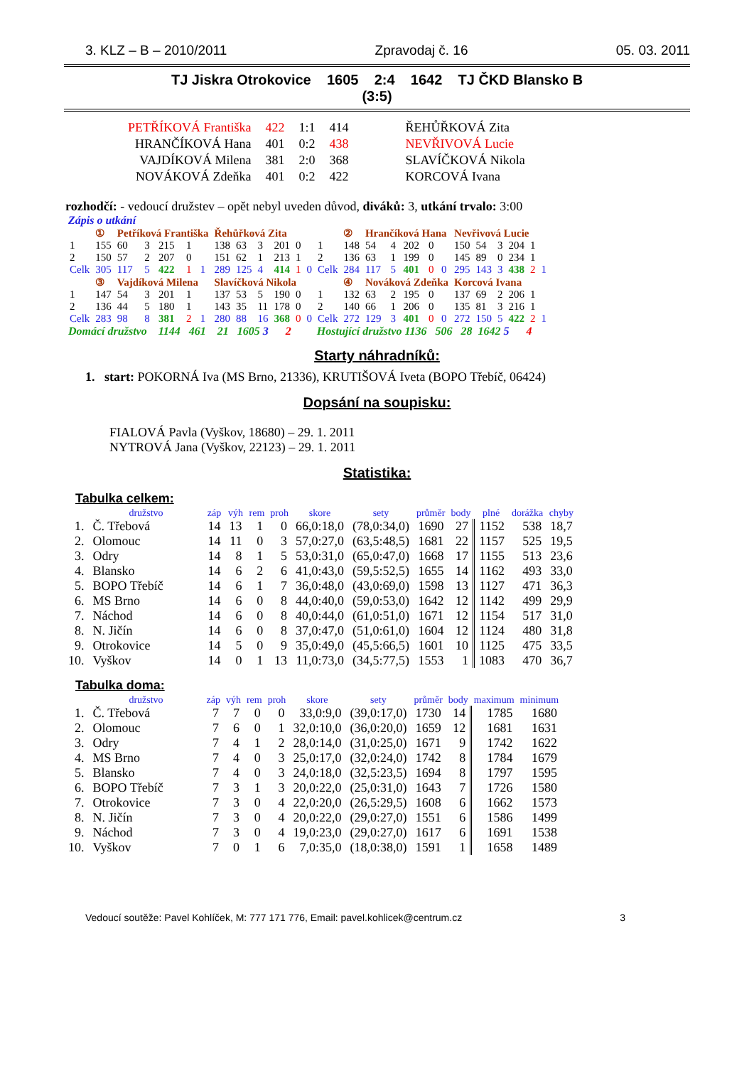3. KLZ – B – 2010/2011 Zpravodaj č. 16 05. 03. 2011
TJ Jiskra Otrokovice 1605 2:4 1642 TJ ČKD Blansko B
(3:5)
| PETŘÍKOVÁ Františka | 422 | 1:1 | 414 | ŘEHŮŘKOVÁ Zita |
| HRANČÍKOVÁ Hana | 401 | 0:2 | 438 | NEVŘIVOVÁ Lucie |
| VAJDÍKOVÁ Milena | 381 | 2:0 | 368 | SLAVÍČKOVÁ Nikola |
| NOVÁKOVÁ Zdeňka | 401 | 0:2 | 422 | KORCOVÁ Ivana |
rozhodčí: - vedoucí družstev – opět nebyl uveden důvod, diváků: 3, utkání trvalo: 3:00
Zápis o utkání
| | ① | Petříková Františka | | | | | Řehůřková Zita | | | | | | | ② | Hrančíková Hana | | | | | Nevřivová Lucie | | | | | |
| 1 | 155 | 60 | 3 | 215 | 1 | | 138 | 63 | 3 | 201 | 0 | | 1 | 148 | 54 | 4 | 202 | 0 | | 150 | 54 | 3 | 204 | 1 | |
| 2 | 150 | 57 | 2 | 207 | 0 | | 151 | 62 | 1 | 213 | 1 | | 2 | 136 | 63 | 1 | 199 | 0 | | 145 | 89 | 0 | 234 | 1 | |
| Celk | 305 | 117 | 5 | 422 | 1 | 1 | 289 | 125 | 4 | 414 | 1 | 0 | Celk | 284 | 117 | 5 | 401 | 0 | 0 | 295 | 143 | 3 | 438 | 2 | 1 |
| | ③ | Vajdíková Milena | | | | | Slavíčková Nikola | | | | | | | ④ | Nováková Zdeňka | | | | | Korcová Ivana | | | | | |
| 1 | 147 | 54 | 3 | 201 | 1 | | 137 | 53 | 5 | 190 | 0 | | 1 | 132 | 63 | 2 | 195 | 0 | | 137 | 69 | 2 | 206 | 1 | |
| 2 | 136 | 44 | 5 | 180 | 1 | | 143 | 35 | 11 | 178 | 0 | | 2 | 140 | 66 | 1 | 206 | 0 | | 135 | 81 | 3 | 216 | 1 | |
| Celk | 283 | 98 | 8 | 381 | 2 | 1 | 280 | 88 | 16 | 368 | 0 | 0 | Celk | 272 | 129 | 3 | 401 | 0 | 0 | 272 | 150 | 5 | 422 | 2 | 1 |
Domácí družstvo 1144 461 21 1605 3 2 Hostující družstvo 1136 506 28 1642 5 4
Starty náhradníků:
1. start: POKORNÁ Iva (MS Brno, 21336), KRUTIŠOVÁ Iveta (BOPO Třebíč, 06424)
Dopsání na soupisku:
FIALOVÁ Pavla (Vyškov, 18680) – 29. 1. 2011
NYTROVÁ Jana (Vyškov, 22123) – 29. 1. 2011
Statistika:
Tabulka celkem:
| | družstvo | záp | výh | rem | proh | skore | sety | průměr | body | plné | dorážka | chyby |
| --- | --- | --- | --- | --- | --- | --- | --- | --- | --- | --- | --- | --- |
| 1. | Č. Třebová | 14 | 13 | 1 | 0 | 66,0:18,0 | (78,0:34,0) | 1690 | 27 | 1152 | 538 | 18,7 |
| 2. | Olomouc | 14 | 11 | 0 | 3 | 57,0:27,0 | (63,5:48,5) | 1681 | 22 | 1157 | 525 | 19,5 |
| 3. | Odry | 14 | 8 | 1 | 5 | 53,0:31,0 | (65,0:47,0) | 1668 | 17 | 1155 | 513 | 23,6 |
| 4. | Blansko | 14 | 6 | 2 | 6 | 41,0:43,0 | (59,5:52,5) | 1655 | 14 | 1162 | 493 | 33,0 |
| 5. | BOPO Třebíč | 14 | 6 | 1 | 7 | 36,0:48,0 | (43,0:69,0) | 1598 | 13 | 1127 | 471 | 36,3 |
| 6. | MS Brno | 14 | 6 | 0 | 8 | 44,0:40,0 | (59,0:53,0) | 1642 | 12 | 1142 | 499 | 29,9 |
| 7. | Náchod | 14 | 6 | 0 | 8 | 40,0:44,0 | (61,0:51,0) | 1671 | 12 | 1154 | 517 | 31,0 |
| 8. | N. Jičín | 14 | 6 | 0 | 8 | 37,0:47,0 | (51,0:61,0) | 1604 | 12 | 1124 | 480 | 31,8 |
| 9. | Otrokovice | 14 | 5 | 0 | 9 | 35,0:49,0 | (45,5:66,5) | 1601 | 10 | 1125 | 475 | 33,5 |
| 10. | Vyškov | 14 | 0 | 1 | 13 | 11,0:73,0 | (34,5:77,5) | 1553 | 1 | 1083 | 470 | 36,7 |
Tabulka doma:
| | družstvo | záp | výh | rem | proh | skore | sety | průměr | body | maximum | minimum |
| --- | --- | --- | --- | --- | --- | --- | --- | --- | --- | --- | --- |
| 1. | Č. Třebová | 7 | 7 | 0 | 0 | 33,0:9,0 | (39,0:17,0) | 1730 | 14 | 1785 | 1680 |
| 2. | Olomouc | 7 | 6 | 0 | 1 | 32,0:10,0 | (36,0:20,0) | 1659 | 12 | 1681 | 1631 |
| 3. | Odry | 7 | 4 | 1 | 2 | 28,0:14,0 | (31,0:25,0) | 1671 | 9 | 1742 | 1622 |
| 4. | MS Brno | 7 | 4 | 0 | 3 | 25,0:17,0 | (32,0:24,0) | 1742 | 8 | 1784 | 1679 |
| 5. | Blansko | 7 | 4 | 0 | 3 | 24,0:18,0 | (32,5:23,5) | 1694 | 8 | 1797 | 1595 |
| 6. | BOPO Třebíč | 7 | 3 | 1 | 3 | 20,0:22,0 | (25,0:31,0) | 1643 | 7 | 1726 | 1580 |
| 7. | Otrokovice | 7 | 3 | 0 | 4 | 22,0:20,0 | (26,5:29,5) | 1608 | 6 | 1662 | 1573 |
| 8. | N. Jičín | 7 | 3 | 0 | 4 | 20,0:22,0 | (29,0:27,0) | 1551 | 6 | 1586 | 1499 |
| 9. | Náchod | 7 | 3 | 0 | 4 | 19,0:23,0 | (29,0:27,0) | 1617 | 6 | 1691 | 1538 |
| 10. | Vyškov | 7 | 0 | 1 | 6 | 7,0:35,0 | (18,0:38,0) | 1591 | 1 | 1658 | 1489 |
Vedoucí soutěže: Pavel Kohlíček, M: 777 171 776, Email: pavel.kohlicek@centrum.cz 3